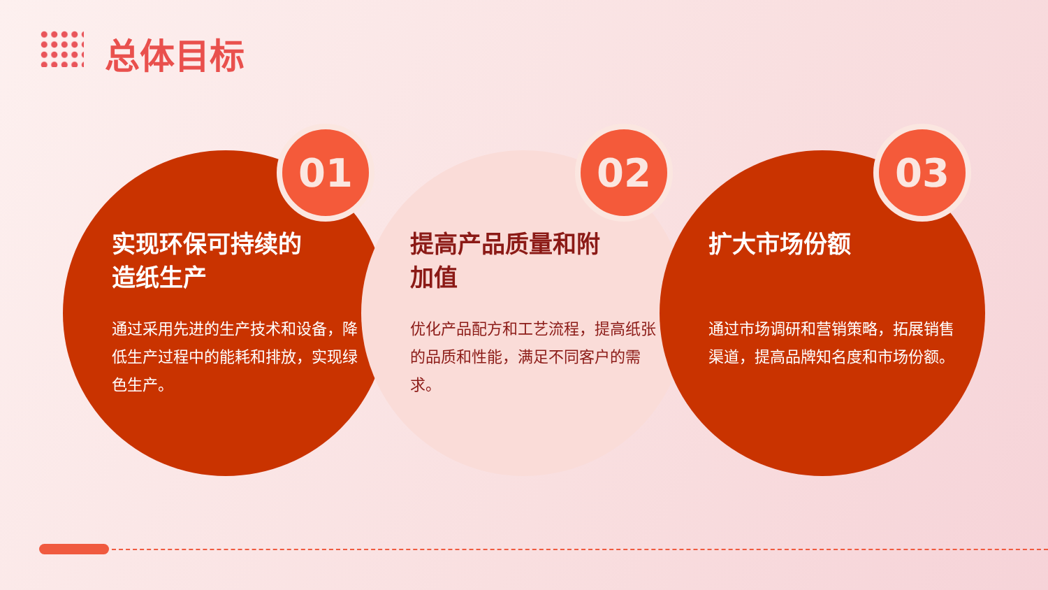总体目标
01
实现环保可持续的
造纸生产
通过采用先进的生产技术和设备，降低生产过程中的能耗和排放，实现绿色生产。
02
提高产品质量和附
加值
优化产品配方和工艺流程，提高纸张的品质和性能，满足不同客户的需求。
03
扩大市场份额
通过市场调研和营销策略，拓展销售渠道，提高品牌知名度和市场份额。